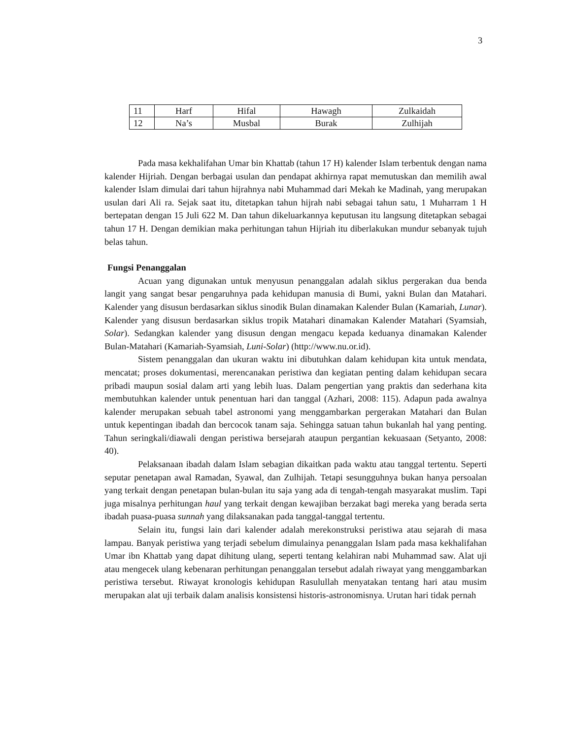3
| 11 | Harf | Hifal | Hawagh | Zulkaidah |
| 12 | Na’s | Musbal | Burak | Zulhijah |
Pada masa kekhalifahan Umar bin Khattab (tahun 17 H) kalender Islam terbentuk dengan nama kalender Hijriah. Dengan berbagai usulan dan pendapat akhirnya rapat memutuskan dan memilih awal kalender Islam dimulai dari tahun hijrahnya nabi Muhammad dari Mekah ke Madinah, yang merupakan usulan dari Ali ra. Sejak saat itu, ditetapkan tahun hijrah nabi sebagai tahun satu, 1 Muharram 1 H bertepatan dengan 15 Juli 622 M. Dan tahun dikeluarkannya keputusan itu langsung ditetapkan sebagai tahun 17 H. Dengan demikian maka perhitungan tahun Hijriah itu diberlakukan mundur sebanyak tujuh belas tahun.
Fungsi Penanggalan
Acuan yang digunakan untuk menyusun penanggalan adalah siklus pergerakan dua benda langit yang sangat besar pengaruhnya pada kehidupan manusia di Bumi, yakni Bulan dan Matahari. Kalender yang disusun berdasarkan siklus sinodik Bulan dinamakan Kalender Bulan (Kamariah, Lunar). Kalender yang disusun berdasarkan siklus tropik Matahari dinamakan Kalender Matahari (Syamsiah, Solar). Sedangkan kalender yang disusun dengan mengacu kepada keduanya dinamakan Kalender Bulan-Matahari (Kamariah-Syamsiah, Luni-Solar) (http://www.nu.or.id).
Sistem penanggalan dan ukuran waktu ini dibutuhkan dalam kehidupan kita untuk mendata, mencatat; proses dokumentasi, merencanakan peristiwa dan kegiatan penting dalam kehidupan secara pribadi maupun sosial dalam arti yang lebih luas. Dalam pengertian yang praktis dan sederhana kita membutuhkan kalender untuk penentuan hari dan tanggal (Azhari, 2008: 115). Adapun pada awalnya kalender merupakan sebuah tabel astronomi yang menggambarkan pergerakan Matahari dan Bulan untuk kepentingan ibadah dan bercocok tanam saja. Sehingga satuan tahun bukanlah hal yang penting. Tahun seringkali/diawali dengan peristiwa bersejarah ataupun pergantian kekuasaan (Setyanto, 2008: 40).
Pelaksanaan ibadah dalam Islam sebagian dikaitkan pada waktu atau tanggal tertentu. Seperti seputar penetapan awal Ramadan, Syawal, dan Zulhijah. Tetapi sesungguhnya bukan hanya persoalan yang terkait dengan penetapan bulan-bulan itu saja yang ada di tengah-tengah masyarakat muslim. Tapi juga misalnya perhitungan haul yang terkait dengan kewajiban berzakat bagi mereka yang berada serta ibadah puasa-puasa sunnah yang dilaksanakan pada tanggal-tanggal tertentu.
Selain itu, fungsi lain dari kalender adalah merekonstruksi peristiwa atau sejarah di masa lampau. Banyak peristiwa yang terjadi sebelum dimulainya penanggalan Islam pada masa kekhalifahan Umar ibn Khattab yang dapat dihitung ulang, seperti tentang kelahiran nabi Muhammad saw. Alat uji atau mengecek ulang kebenaran perhitungan penanggalan tersebut adalah riwayat yang menggambarkan peristiwa tersebut. Riwayat kronologis kehidupan Rasulullah menyatakan tentang hari atau musim merupakan alat uji terbaik dalam analisis konsistensi historis-astronomisnya. Urutan hari tidak pernah